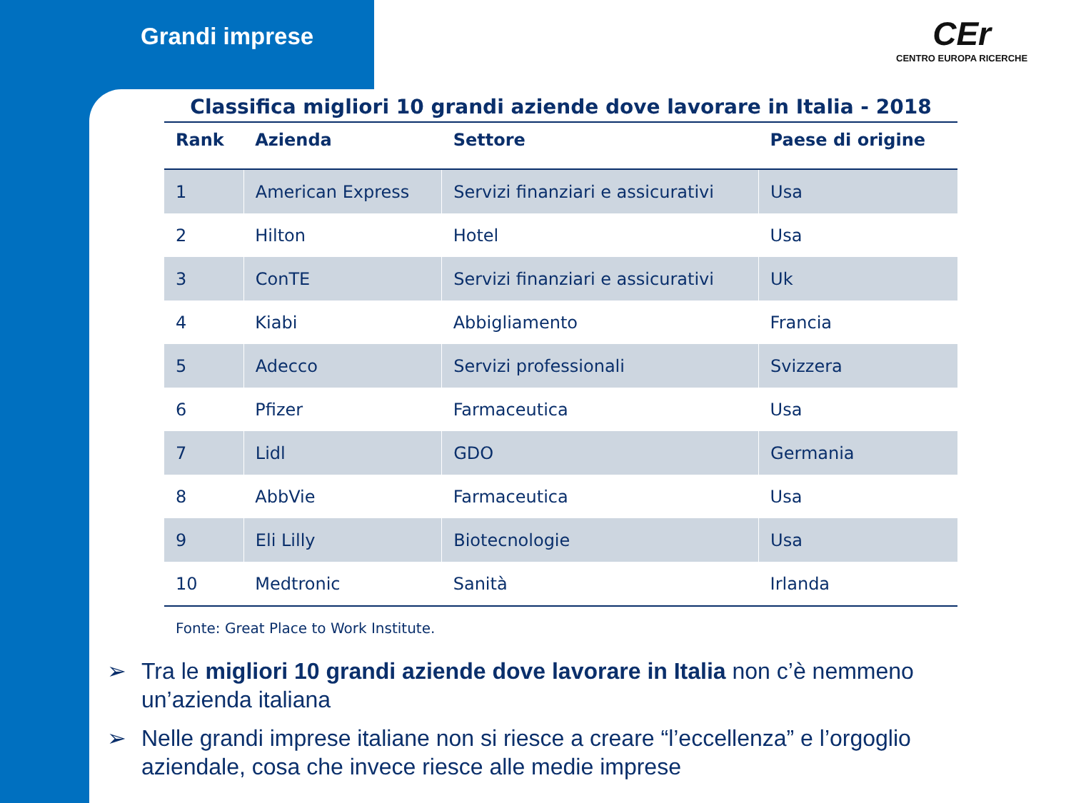Grandi imprese
CEr
CENTRO EUROPA RICERCHE
Classifica migliori 10 grandi aziende dove lavorare in Italia - 2018
| Rank | Azienda | Settore | Paese di origine |
| --- | --- | --- | --- |
| 1 | American Express | Servizi finanziari e assicurativi | Usa |
| 2 | Hilton | Hotel | Usa |
| 3 | ConTE | Servizi finanziari e assicurativi | Uk |
| 4 | Kiabi | Abbigliamento | Francia |
| 5 | Adecco | Servizi professionali | Svizzera |
| 6 | Pfizer | Farmaceutica | Usa |
| 7 | Lidl | GDO | Germania |
| 8 | AbbVie | Farmaceutica | Usa |
| 9 | Eli Lilly | Biotecnologie | Usa |
| 10 | Medtronic | Sanità | Irlanda |
Fonte: Great Place to Work Institute.
➢ Tra le migliori 10 grandi aziende dove lavorare in Italia non c’è nemmeno un’azienda italiana
➢ Nelle grandi imprese italiane non si riesce a creare “l’eccellenza” e l’orgoglio aziendale, cosa che invece riesce alle medie imprese